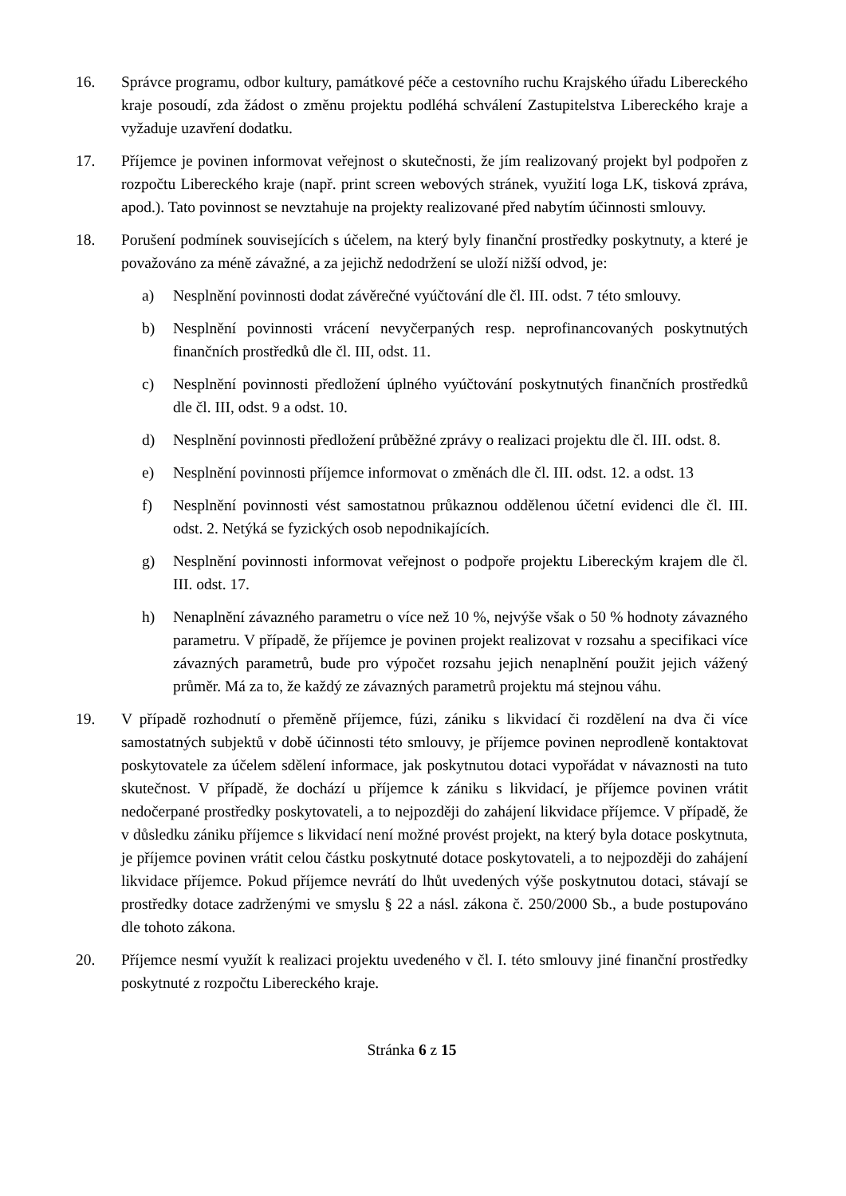16. Správce programu, odbor kultury, památkové péče a cestovního ruchu Krajského úřadu Libereckého kraje posoudí, zda žádost o změnu projektu podléhá schválení Zastupitelstva Libereckého kraje a vyžaduje uzavření dodatku.
17. Příjemce je povinen informovat veřejnost o skutečnosti, že jím realizovaný projekt byl podpořen z rozpočtu Libereckého kraje (např. print screen webových stránek, využití loga LK, tisková zpráva, apod.). Tato povinnost se nevztahuje na projekty realizované před nabytím účinnosti smlouvy.
18. Porušení podmínek souvisejících s účelem, na který byly finanční prostředky poskytnuty, a které je považováno za méně závažné, a za jejichž nedodržení se uloží nižší odvod, je:
a) Nesplnění povinnosti dodat závěrečné vyúčtování dle čl. III. odst. 7 této smlouvy.
b) Nesplnění povinnosti vrácení nevyčerpaných resp. neprofinancovaných poskytnutých finančních prostředků dle čl. III, odst. 11.
c) Nesplnění povinnosti předložení úplného vyúčtování poskytnutých finančních prostředků dle čl. III, odst. 9 a odst. 10.
d) Nesplnění povinnosti předložení průběžné zprávy o realizaci projektu dle čl. III. odst. 8.
e) Nesplnění povinnosti příjemce informovat o změnách dle čl. III. odst. 12. a odst. 13
f) Nesplnění povinnosti vést samostatnou průkaznou oddělenou účetní evidenci dle čl. III. odst. 2. Netýká se fyzických osob nepodnikajících.
g) Nesplnění povinnosti informovat veřejnost o podpoře projektu Libereckým krajem dle čl. III. odst. 17.
h) Nenaplnění závazného parametru o více než 10 %, nejvýše však o 50 % hodnoty závazného parametru. V případě, že příjemce je povinen projekt realizovat v rozsahu a specifikaci více závazných parametrů, bude pro výpočet rozsahu jejich nenaplnění použit jejich vážený průměr. Má za to, že každý ze závazných parametrů projektu má stejnou váhu.
19. V případě rozhodnutí o přeměně příjemce, fúzi, zániku s likvidací či rozdělení na dva či více samostatných subjektů v době účinnosti této smlouvy, je příjemce povinen neprodleně kontaktovat poskytovatele za účelem sdělení informace, jak poskytnutou dotaci vypořádat v návaznosti na tuto skutečnost. V případě, že dochází u příjemce k zániku s likvidací, je příjemce povinen vrátit nedočerpané prostředky poskytovateli, a to nejpozději do zahájení likvidace příjemce. V případě, že v důsledku zániku příjemce s likvidací není možné provést projekt, na který byla dotace poskytnuta, je příjemce povinen vrátit celou částku poskytnuté dotace poskytovateli, a to nejpozději do zahájení likvidace příjemce. Pokud příjemce nevrátí do lhůt uvedených výše poskytnutou dotaci, stávají se prostředky dotace zadrženými ve smyslu § 22 a násl. zákona č. 250/2000 Sb., a bude postupováno dle tohoto zákona.
20. Příjemce nesmí využít k realizaci projektu uvedeného v čl. I. této smlouvy jiné finanční prostředky poskytnuté z rozpočtu Libereckého kraje.
Stránka 6 z 15